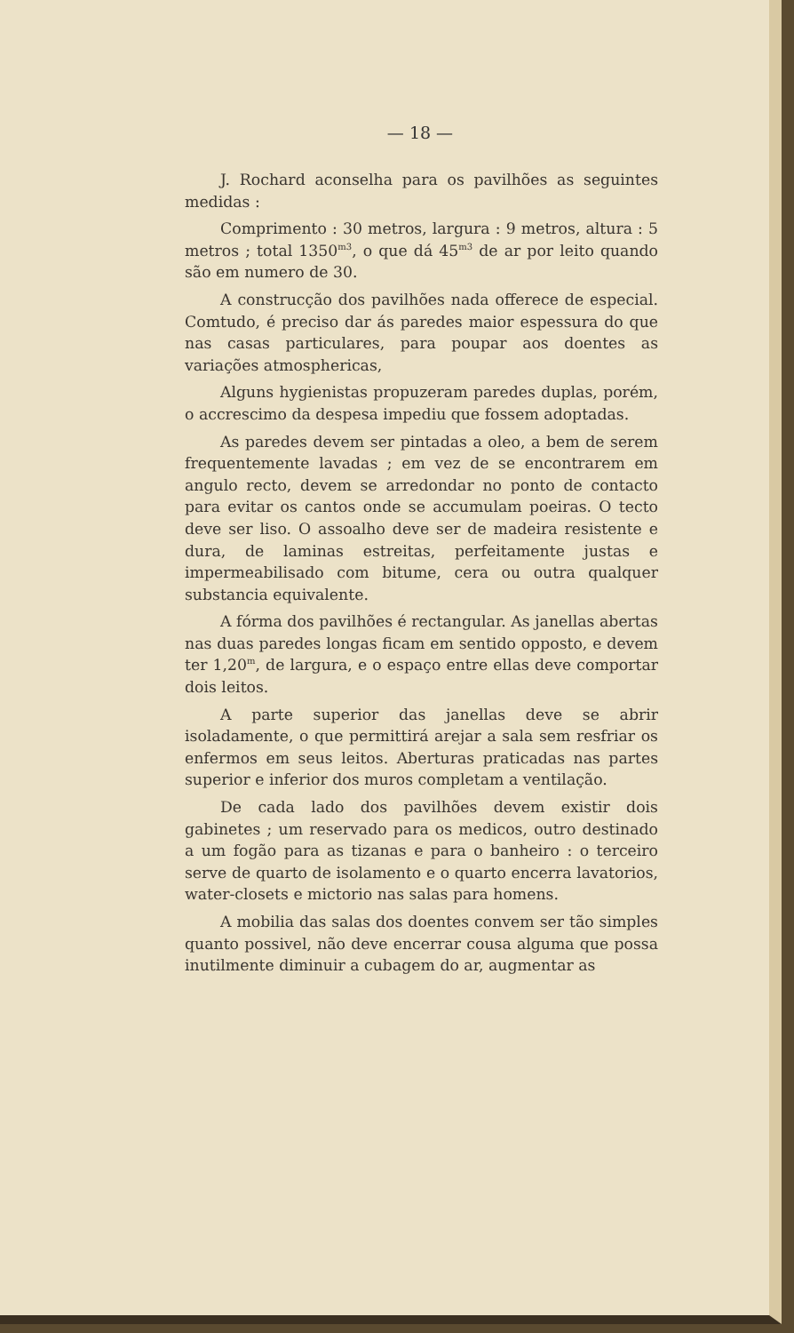— 18 —
J. Rochard aconselha para os pavilhões as seguintes medidas :
Comprimento : 30 metros, largura : 9 metros, altura : 5 metros ; total 1350<sup>m3</sup>, o que dá 45<sup>m3</sup> de ar por leito quando são em numero de 30.
A construcção dos pavilhões nada offerece de especial. Comtudo, é preciso dar ás paredes maior espessura do que nas casas particulares, para poupar aos doentes as variações atmosphericas,
Alguns hygienistas propuzeram paredes duplas, porém, o accrescimo da despesa impediu que fossem adoptadas.
As paredes devem ser pintadas a oleo, a bem de serem frequentemente lavadas ; em vez de se encontrarem em angulo recto, devem se arredondar no ponto de contacto para evitar os cantos onde se accumulam poeiras. O tecto deve ser liso. O assoalho deve ser de madeira resistente e dura, de laminas estreitas, perfeitamente justas e impermeabilisado com bitume, cera ou outra qualquer substancia equivalente.
A fórma dos pavilhões é rectangular. As janellas abertas nas duas paredes longas ficam em sentido opposto, e devem ter 1,20<sup>m</sup>, de largura, e o espaço entre ellas deve comportar dois leitos.
A parte superior das janellas deve se abrir isoladamente, o que permittirá arejar a sala sem resfriar os enfermos em seus leitos. Aberturas praticadas nas partes superior e inferior dos muros completam a ventilação.
De cada lado dos pavilhões devem existir dois gabinetes ; um reservado para os medicos, outro destinado a um fogão para as tizanas e para o banheiro : o terceiro serve de quarto de isolamento e o quarto encerra lavatorios, water-closets e mictorio nas salas para homens.
A mobilia das salas dos doentes convem ser tão simples quanto possivel, não deve encerrar cousa alguma que possa inutilmente diminuir a cubagem do ar, augmentar as